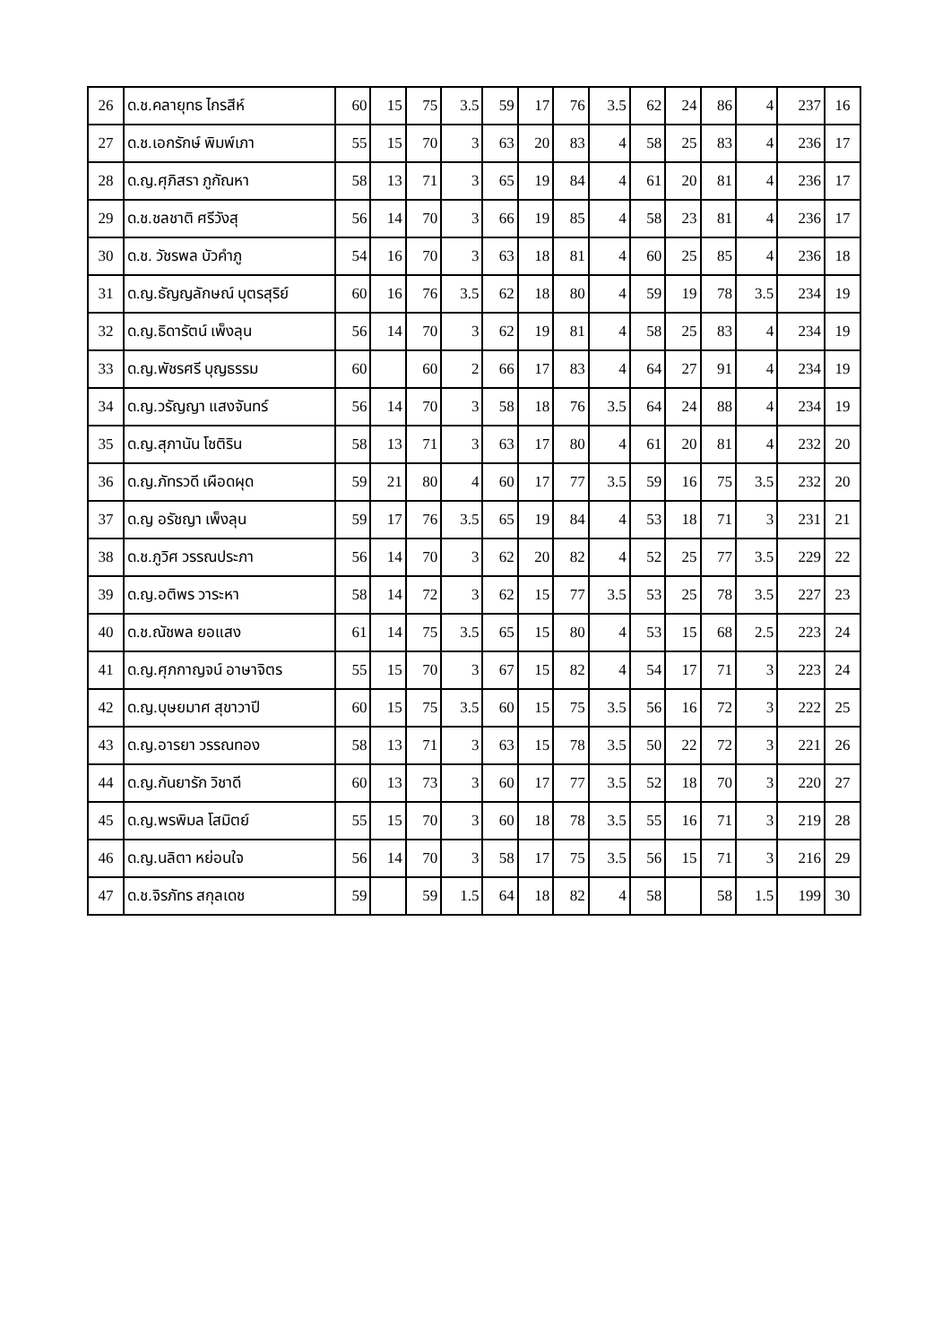| 26 | ด.ช.คลายุทธ ไกรสีห์ | 60 | 15 | 75 | 3.5 | 59 | 17 | 76 | 3.5 | 62 | 24 | 86 | 4 | 237 | 16 |
| 27 | ด.ช.เอกรักษ์ พิมพ์เภา | 55 | 15 | 70 | 3 | 63 | 20 | 83 | 4 | 58 | 25 | 83 | 4 | 236 | 17 |
| 28 | ด.ญ.ศุภิสรา ภูกัณหา | 58 | 13 | 71 | 3 | 65 | 19 | 84 | 4 | 61 | 20 | 81 | 4 | 236 | 17 |
| 29 | ด.ช.ชลชาติ ศรีวังสุ | 56 | 14 | 70 | 3 | 66 | 19 | 85 | 4 | 58 | 23 | 81 | 4 | 236 | 17 |
| 30 | ด.ช. วัชรพล บัวคำภู | 54 | 16 | 70 | 3 | 63 | 18 | 81 | 4 | 60 | 25 | 85 | 4 | 236 | 18 |
| 31 | ด.ญ.ธัญญลักษณ์ บุตรสุริย์ | 60 | 16 | 76 | 3.5 | 62 | 18 | 80 | 4 | 59 | 19 | 78 | 3.5 | 234 | 19 |
| 32 | ด.ญ.ธิดารัตน์ เพ็งลุน | 56 | 14 | 70 | 3 | 62 | 19 | 81 | 4 | 58 | 25 | 83 | 4 | 234 | 19 |
| 33 | ด.ญ.พัชรศรี บุญธรรม | 60 | | 60 | 2 | 66 | 17 | 83 | 4 | 64 | 27 | 91 | 4 | 234 | 19 |
| 34 | ด.ญ.วรัญญา แสงจันทร์ | 56 | 14 | 70 | 3 | 58 | 18 | 76 | 3.5 | 64 | 24 | 88 | 4 | 234 | 19 |
| 35 | ด.ญ.สุภานัน โชติริน | 58 | 13 | 71 | 3 | 63 | 17 | 80 | 4 | 61 | 20 | 81 | 4 | 232 | 20 |
| 36 | ด.ญ.ภัทรวดี เผือดผุด | 59 | 21 | 80 | 4 | 60 | 17 | 77 | 3.5 | 59 | 16 | 75 | 3.5 | 232 | 20 |
| 37 | ด.ญ อรัชญา เพ็งลุน | 59 | 17 | 76 | 3.5 | 65 | 19 | 84 | 4 | 53 | 18 | 71 | 3 | 231 | 21 |
| 38 | ด.ช.ภูวิศ วรรณประภา | 56 | 14 | 70 | 3 | 62 | 20 | 82 | 4 | 52 | 25 | 77 | 3.5 | 229 | 22 |
| 39 | ด.ญ.อติพร วาระหา | 58 | 14 | 72 | 3 | 62 | 15 | 77 | 3.5 | 53 | 25 | 78 | 3.5 | 227 | 23 |
| 40 | ด.ช.ณัชพล ยอแสง | 61 | 14 | 75 | 3.5 | 65 | 15 | 80 | 4 | 53 | 15 | 68 | 2.5 | 223 | 24 |
| 41 | ด.ญ.ศุภกาญจน์ อาษาจิตร | 55 | 15 | 70 | 3 | 67 | 15 | 82 | 4 | 54 | 17 | 71 | 3 | 223 | 24 |
| 42 | ด.ญ.บุษยมาศ สุขาวาปี | 60 | 15 | 75 | 3.5 | 60 | 15 | 75 | 3.5 | 56 | 16 | 72 | 3 | 222 | 25 |
| 43 | ด.ญ.อารยา วรรณทอง | 58 | 13 | 71 | 3 | 63 | 15 | 78 | 3.5 | 50 | 22 | 72 | 3 | 221 | 26 |
| 44 | ด.ญ.กันยารัก วิชาดี | 60 | 13 | 73 | 3 | 60 | 17 | 77 | 3.5 | 52 | 18 | 70 | 3 | 220 | 27 |
| 45 | ด.ญ.พรพิมล โสมิตย์ | 55 | 15 | 70 | 3 | 60 | 18 | 78 | 3.5 | 55 | 16 | 71 | 3 | 219 | 28 |
| 46 | ด.ญ.นลิตา หย่อนใจ | 56 | 14 | 70 | 3 | 58 | 17 | 75 | 3.5 | 56 | 15 | 71 | 3 | 216 | 29 |
| 47 | ด.ช.จิรภัทร สกุลเดช | 59 | | 59 | 1.5 | 64 | 18 | 82 | 4 | 58 | | 58 | 1.5 | 199 | 30 |